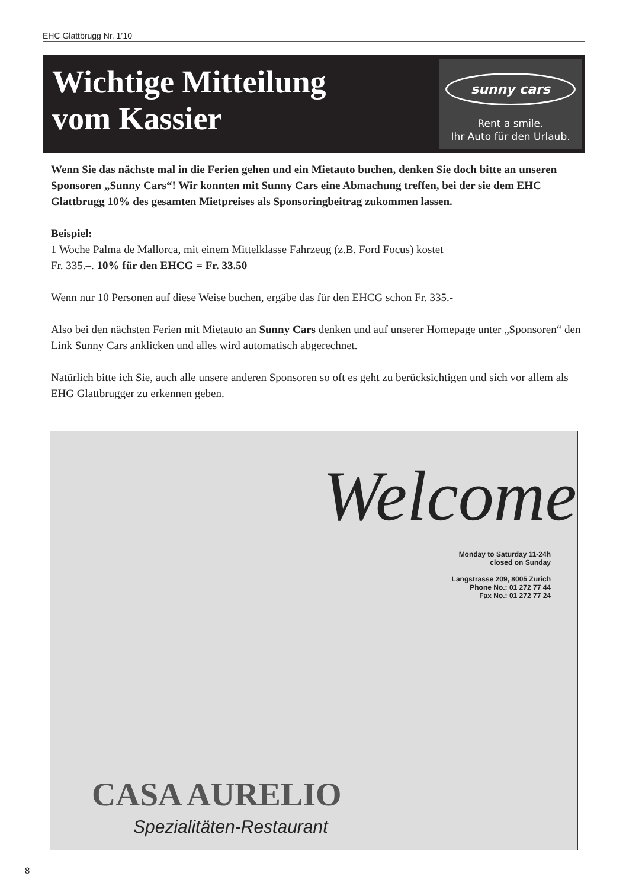EHC Glattbrugg Nr. 1’10
Wichtige Mitteilung
vom Kassier
sunny cars
Rent a smile.
Ihr Auto für den Urlaub.
Wenn Sie das nächste mal in die Ferien gehen und ein Mietauto buchen, denken Sie doch bitte an unseren Sponsoren „Sunny Cars“! Wir konnten mit Sunny Cars eine Abmachung treffen, bei der sie dem EHC Glattbrugg 10% des gesamten Mietpreises als Sponsoring­beitrag zukommen lassen.
Beispiel:
1 Woche Palma de Mallorca, mit einem Mittelklasse Fahrzeug (z.B. Ford Focus) kostet
Fr. 335.–. 10% für den EHCG = Fr. 33.50
Wenn nur 10 Personen auf diese Weise buchen, ergäbe das für den EHCG schon Fr. 335.-
Also bei den nächsten Ferien mit Mietauto an Sunny Cars denken und auf unserer Homepage unter „Sponsoren“ den Link Sunny Cars anklicken und alles wird automatisch abgerechnet.
Natürlich bitte ich Sie, auch alle unsere anderen Sponsoren so oft es geht zu berücksichtigen und sich vor allem als EHG Glattbrugger zu erkennen geben.
Welcome
Monday to Saturday 11-24h
closed on Sunday
Langstrasse 209, 8005 Zurich
Phone No.: 01 272 77 44
Fax No.: 01 272 77 24
CASA AURELIO
Spezialitäten-Restaurant
8